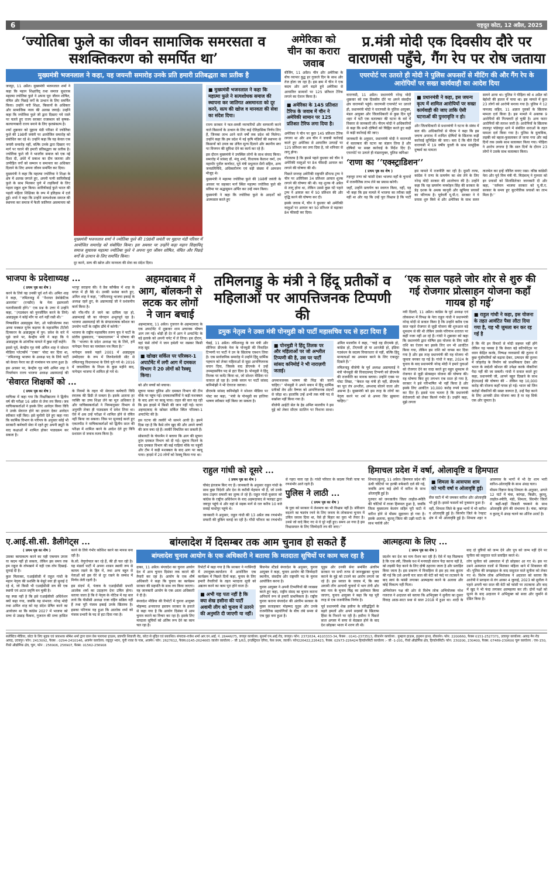6 राष्ट्रदूत कोटा, 12 अप्रैल, 2025
‘ज्योतिबा फुले का जीवन सामाजिक समरसता व सशक्तिकरण को समर्पित था’
मुख्यमंत्री भजनलाल ने कहा, यह जयन्ती समारोह उनके प्रति हमारी प्रतिबद्धता का प्रतीक है
जयपुर, 11 अप्रैल। मुख्यमंत्री भजनलाल शर्मा ने कहा कि महान शिक्षाविद् तथा समाज सुधारक महात्मा ज्योतिबा फुले ने अपना पूरा जीवन शोषित, वंचित और पिछड़े वर्गों के उत्थान के लिए समर्पित किया। उन्होंने नारी शिक्षा, किसानों के अधिकार और सामाजिक न्याय की अलख जगाई। उन्होंने कहा कि ज्योतिबा फुले जी द्वारा दिखाए गये रास्ते पर चलते हुए राज्य सरकार राजस्थान को कृषक-कल्याणकारी राज्य बनाने के लिए कृतसंकल्प है।
शर्मा शुक्रवार को मुहाना मंडी परिसर में ज्योतिबा फुले की 198वीं जयंती पर आयोजित समारोह को संबोधित कर रहे थे। उन्होंने कहा कि यह केवल एक जयंती समारोह नहीं, बल्कि उनके द्वारा दिखाए गए मार्ग पर चलने की हमारी प्रतिबद्धता का प्रतीक है। ज्योतिबा फुले जी ने भारतीय समाज को एक नई दिशा दी, अंधेरे में प्रकाश का दीप जलाया और उत्पीड़ित वर्गों को सम्मान व समानता का अधिकार दिलाने के लिए अपना जीवन समर्पित कर दिया।
मुख्यमंत्री ने कहा कि महात्मा ज्योतिबा ने शिक्षा के क्षेत्र में अलख जगाते हुए, अपनी पत्नी सावित्रीबाई फुले के साथ मिलकर पुणे में लड़कियों के लिए पहला स्कूल शुरू किया। सावित्रीबाई फुले भारत की पहली महिला शिक्षिका के रूप में इतिहास में दर्ज हुईं। शर्मा ने कहा कि उन्होंने सत्यशोधक समाज की स्थापना कर समाज में फैली जातिगत असमानता को
मुख्यमंत्री भजनलाल शर्मा ने ज्योतिबा फुले की 198वीं जयंती पर मुहाना मंडी परिसर में आयोजित समारोह को संबोधित किया। इस अवसर पर उन्होंने कहा महान शिक्षाविद् समाज सुधारक महात्मा ज्योतिबा फुले ने अपना पूरा जीवन शोषित, वंचित और पिछड़े वर्गों के उत्थान के लिए समर्पित किया।
दूर करने, सत्य की खोज और मानवता की सेवा का संदेश दिया।
■ मुख्यमंत्री भजनलाल ने कहा कि महात्मा फुले ने सत्यशोधक समाज की स्थापना कर जातिगत असमानता को दूर करने, सत्य की खोज व मानवता की सेवा का संदेश दिया।
राज्य सरकार ने फल-सब्जी व्यापारियों और बागवानी करने वाले किसानों के उत्थान के लिए कई ऐतिहासिक निर्णय लिए हैं, जिनका लाभ आने वाले वर्षों तक प्रदेश को मिलेगा। उन्होंने कहा कि हम प्रदेश में नई कृषि मंडियों की स्थापना से किसानों को उपज का उचित मूल्य दिलाने और स्थानीय स्तर पर विपणन की सुविधा देने का कार्य कर रहे हैं।
इस दौरान मुख्यमंत्री ने उपस्थित लोगों के साथ संवाद किया। समारोह में सांसद डॉ. मंजू शर्मा, विधायक कैलाश वर्मा, उप महापौर पुनीत कर्णावट, पूर्व मंत्री प्रभुलाल सैनी सहित, अन्य जनप्रतिनिधि, अधिकारीगण एवं बड़ी संख्या में आमजन मौजूद थे।
मुख्यमंत्री ने महात्मा ज्योतिबा फुले की 198वीं जयंती के अवसर पर सहकार मार्ग स्थित महात्मा ज्योतिबा फुले की प्रतिमा पर श्रद्धासुमन अर्पित कर उन्हें नमन किया।
मुख्यमंत्री ने कहा कि ज्योतिबा फुले के आदर्शों को आत्मसात करते हुए
अमेरिका को चीन का करारा जवाब
बीजिंग, 11 अप्रैल। चीन और अमेरिका के बीच व्यापार युद्ध हर गुजरते दिन के साथ और तेज होता जा रहा है। इस क्रम में चीन ने एक कदम और आगे बढ़ते हुये अमेरिका से आयातित सामानों पर 125 प्रतिशत टैरिफ लगाने का ऐलान किया है।
■ अमेरिका के 145 प्रतिशत टैरिफ के जवाब में चीन ने अमेरिकी सामान पर 125 प्रतिशत टैरिफ लगा दिया है।
अमेरिका ने चीन पर कुल 145 प्रतिशत टैरिफ लगाया था और अब चीन ने जवाबी कार्रवाई करते हुए अमेरिका से आयातित उत्पादों पर 125 प्रतिशत कर लगा दिया है, जो शनिवार से लागू होगा।
गौरतलब है कि इससे पहले बुधवार को चीन ने अमेरिकी वस्तुओं पर 84 फीसदी आयात कर लगाने की घोषणा की थी।
पिछले सप्ताह अमेरिकी राष्ट्रपति डॉनल्ड ट्रम्प ने चीन पर अतिरिक्त 34 प्रतिशत आयात शुल्क लगाने की घोषणा की थी। यह शुल्क नौ अप्रैल से लागू होना था, लेकिन उससे कुछ घंटे पहले ट्रम्प ने आयात कर में 50 प्रतिशत की और वृद्धि करने की घोषणा कर दी।
इसके जवाब में, चीन ने बुधवार को अमेरिकी वस्तुओं पर आयात कर 50 प्रतिशत से बढ़ाकर 84 फीसदी कर दिया।
प्र.मंत्री मोदी एक दिवसीय दौरे पर वाराणसी पहुँचे, गैंग रेप पर रोष जताया
एयरपोर्ट पर उतरते ही मोदी ने पुलिस अफसरों से मीटिंग की और गैंग रेप के आरोपियों पर सख्त कार्यवाही का आदेश दिया
वाराणसी, 11 अप्रैल। प्रधानमंत्री नरेन्द्र मोदी शुक्रवार को एक दिवसीय दौरे पर अपने संसदीय क्षेत्र वाराणसी पहुंचे। वाराणसी एयरपोर्ट पर उतरते ही, प्रधानमंत्री मोदी ने वाराणसी के पुलिस आयुक्त, मंडल आयुक्त और जिलाधिकारी से कुछ दिन पूर्व शहर में घटी एक बलात्कार की घटना के बारे में विस्तार से जानकारी ली। पीएम मोदी ने अधिकारियों से कहा कि सभी दोषियों को चिह्नित करते हुए कड़ी से कड़ी कार्रवाई की जाए।
जानकारी के अनुसार, प्रधानमंत्री मोदी ने वाराणसी में बलात्कार की घटना का संज्ञान लिया है और दोषियों पर सख्त कार्रवाई के निर्देश दिए हैं। एयरपोर्ट पर उतरते ही मंडलायुक्त, पुलिस कमिश्नर
■ प्रधानमंत्री ने कहा, इस जघन्य कृत्य में शामिल आरोपियों पर सख्त कार्यवाही की जाए ताकि ऐसी घटनाओं की पुनरावृत्ति न हो।
और जिलाधिकारी से प्रधानमंत्री ने घटना के संबंध में बात की। अधिकारियों से पीएम ने कहा कि इस जघन्य अपराध में शामिल दोषियों के खिलाफ कड़ी कार्रवाई सुनिश्चित की जाए। बता दें कि बीते दिनों वाराणसी में 19 वर्षीय युवती के साथ सामूहिक दुष्कर्म का मामला
सामने आया था। पुलिस ने पीड़िता को 4 अप्रैल को बेहोशी की हालत में पाया था। इस मामले में कुल 23 लोगों को आरोपी बनाया गया है। पुलिस ने 12 नामजद सहित, 11 अज्ञात युवकों के खिलाफ मामला दर्ज किया है। इस मामले में अबतक 9 आरोपियों की गिरफ्तारी हो चुकी है। अन्य फरार आरोपियों की तलाश जारी है। आरोपियों के खिलाफ लालपुर पांडेयपुर थाने में संबंधित धाराओं के तहत मामला दर्ज किया गया है। पुलिस के मुताबिक, लड़की को बहला-फुसलाकर ले जाया गया और कई दिनों तक उसके साथ बलात्कार किया गया। पीड़िता ने आरोप लगाया है कि सात दिनों के दौरान 23 लोगों ने उसके साथ बलात्कार किया।
‘राणा का ‘‘एक्स्ट्राडिशन’’
( प्रथम पृष्ठ का शेष )
तहव्वुर राणा को फांसी देकर भाजपा वहाँ के चुनावों में राजनीतिक लाभ लेने का प्रयास करेगी।
जहाँ, उन्होंने प्रत्यर्पण का स्वागत किया, वहीं, यह भी कहा कि इस मामले में भाजपा का तरीका सही नहीं था और यह कि उन्हें पूरा विश्वास है कि पार्टी इस मामले में राजनीति कर रही है। दूसरी तरफ, कांग्रेस ने राणा के प्रत्यर्पण का श्रेय लेने के लिए नरेन्द्र मोदी सरकार की आलोचना की है। उन्होंने कहा कि यह प्रत्यर्पण मनमोहन सिंह की सरकार के डेढ़ दशक के अथक कानूनी और खुफिया प्रयासों का परिणाम है। पूर्ववर्ती यू.पी.ए. सरकार ने ये प्रयास शुरु किये थे और अमेरिका के साथ सतत तालमेल कर इन्हें जीवित बनाए रखा। वरिष्ठ कांग्रेसी नेता और पूर्व वित्त मंत्री पी. चिदंबरम् ने गुरुवार को इन प्रयासों को सिलसिलेवार जानकारी दी और कहा, ‘‘वर्तमान भाजपा सरकार को यू.पी.ए. सरकार के समय हुए कूटनीतिक प्रयासों का लाभ मिला है।’’
भाजपा के प्रदेशाध्यक्ष ...
( प्रथम पृष्ठ का शेष )
करने के लिये यह उनकी पूर्व शर्त थी। अमित शाह ने कहा, ‘‘तमिलनाडु में ‘‘नैशनल डेमोक्रेटिक अलायंस’’ (एनडीए) के नेता इडापल्ली पलानीस्वामी होंगे।’’ एक प्रश्न के उत्तर में उन्होंने कहा, ‘‘(गठबंधन को पुनर्जीवित करने के लिये) अन्नाद्रमुक ने कोई माँग या शर्त नहीं रखी थी।’’
निष्कासित अन्नाद्रमुक नेता, ओ पन्नीरसेल्वम तथा अम्मा मक्कल मुनेत्र कड़गम के महासचिव टीटीवी दिनकरन के अन्नाद्रमुक में पुन: प्रवेश के बारे में पूछे जाने पर, केन्द्रीय मंत्री ने कहा कि ये अन्नाद्रमुक के आंतरिक मामले में कुछ नहीं कहेंगे।
इससे पूर्व, केन्द्रीय गृह मंत्री अमित शाह ने सोशल मीडिया प्लेटफॉर्म ‘‘एक्स’’ पोस्ट कर दिया था, ‘‘तमिलनाडु भाजपा के अध्यक्ष पद के लिये पार्टी को केवल नैनार का ही नामांकन पत्र प्राप्त हुआ है।
इस अवसर पर, केन्द्रीय गृह मंत्री अमित शाह ने निवर्तमान राज्य भाजपा अध्यक्ष अन्नामलाई की भरपूर सराहना की। वे प्रैस कॉन्फ्रैंस में शाह के बगल में ही बैठे थे। उनकी प्रशंसा करते हुए, अमित शाह ने कहा, ‘‘तमिलनाडु भाजपा इकाई के अध्यक्ष रहते हुए, के अन्नामलाई जी ने प्रशंसनीय कार्य किया है।
को गाँव-गाँव ले जाने का दायित्व रहा हो, अन्नामलाई जी का योगदान अभूतपूर्व रहा है। भाजपा अन्नामलाई जी के संगठनात्मक कौशल का उपयोग पार्टी के राष्ट्रीय ढाँचे में करेगी।’’
भाजपा के राष्ट्रीय महासचिव तरुण चुघ ने पार्टी के प्रांतीय मुख्यालय, ‘‘कमलालयम’’ में घोषणा की कि ‘‘भाजपा के प्रदेश अध्यक्ष पद के लिये, हमें नागेन्द्रन नैनार का नामांकन पत्र मिला है।’’
नागेन्द्रन सबसे पहले 2001 में अन्नाद्रमुक उम्मीदवार के रूप में तिरुनेलवेली सीट से तमिलनाडु विधानसभा के लिये चुने गये थे। 2016 में जयललिता के निधन के कुछ महीने बाद, नागेन्द्रन भाजपा में शामिल हो गये थे।
‘सेवारत शिक्षकों को ...
( प्रथम पृष्ठ का शेष )
याचिका में कहा गया कि विश्वविद्यालय ने द्वितीय वर्ष की परीक्षा 16 अप्रैल से लेना तय किया। जब याचिकाकर्ताओं ने इसके लिए आवेदन किया विवि ने उनके सेवारत होने का हवाला देकर आवेदन स्वीकार नहीं किए। इसे चुनौती देते हुए कहा गया कि कार्मिक विभाग के परिपत्र के अनुसार कोई भी सरकारी कर्मचारी सेवा में रहते हुए अपनी ड्यूटी के बाद कक्षाओं में शामिल होकर पाठ्यक्रम कर सकता है।
के नियमों के तहत भी सेवारत कर्मचारी विधि स्नातक की डिग्री ले सकता है। इसके अलावा हर व्यक्ति का उच्च शिक्षा लेने का मूल अधिकार है और याचिकाकर्ताओं ने नियमानुसार विभाग से अनुमति लेकर ही पाठ्यक्रम में प्रवेश लिया था। ऐसे में अब उन्हें परीक्षा में शामिल होने से वंचित नहीं किया जा सकता। जिस पर सुनवाई करते हुए एकलपीठ ने याचिकाकर्ताओं को द्वितीय साल की परीक्षा में शामिल करने के आदेश देते हुए विवि प्रशासन से जवाब तलब किया है।
अहमदाबाद में आग, बॉलकनी से लटक कर लोगों ने जान बचाई
अहमदाबाद, 11 अप्रैल। गुजरात के अहमदाबाद के एक अपार्टमेंट में शुक्रवार शाम अचानक भीषण आग लग गई। थोड़ी ही देर में आग ने अपार्टमेंट के बड़े इलाके को अपनी चपेट में ले लिया। इस दौरान, वहां फंसे लोगों ने जान हथेली पर रखकर किसी तरह खुद
■ खोखर सर्किल पर परिस्कर-1 अपार्टमेंट में लगी आग में दमकल विभाग ने 20 लोगों को रैस्क्यू किया।
को और बच्चों को बचाया।
सूचना पाकर पुलिस और दमकल विभाग की टीम मौके पर पहुंच गई। दमकलकर्मियों ने कड़ी मशक्कत के बाद आग पर काबू पाया। राहत की बात यह रही कि इस हादसे में किसी की जान नहीं गई। घटना अहमदाबाद के खोखर सर्किल स्थित परिस्कर-1 अपार्टमेंट की है।
इस घटना की तस्वीरें भी सामने आयी है। इसमें दिख रहा है कि कैसे लोग खुद की और अपने बच्चों की जान बचा रहे हैं। तस्वीरें विचलित कर सकती हैं।
सोसायटी के चेयरमैन ने बताया कि आग की सूचना तुरंत दमकल विभाग को दी गई। सूचना मिलने के बाद दमकल विभाग की कई गाड़ियां मौके पर पहुंचीं और टीम ने कड़ी मशक्कत के बाद आग पर काबू पाया। हादसे में 20 लोगों को रेस्क्यू किया गया था।
तमिलनाडु के मंत्री ने हिंदू प्रतीकों व महिलाओं पर आपत्तिजनक टिप्पणी की
द्रमुक नेतृत्व ने उक्त मंत्री पोनमुडी को पार्टी महासचिव पद से हटा दिया है
चेन्नई, 11 अप्रैल। तमिलनाडु के वन मंत्री और सीनियर डीएमके नेता के पोनमुडी की विवादित टिप्पणी पर पार्टी ने उन के खिलाफ एक्शन लिया है। एक सार्वजनिक समारोह में उन्होंने हिंदू धार्मिक पहचान को लेकर महिलाओं से जुड़ा आपत्तिजनक बयान दिया, जिसके बाद डीएमके ने उन्हें उपमहासचिव पद से हटा दिया है। पोनमुडी ने हिंदू तिलक पर कमेंट किया था, जो सोशल मीडिया पर वायरल हो रहा है। उनके बयान पर पार्टी सांसद कनिमोझी ने भी ऐतराज जताया।
डीएमके सांसद कनिमोझी ने सोशल मीडिया पर पोस्ट कर कहा, ‘‘मंत्री के पोनमुडी का हालिया भाषण स्वीकार नहीं किया जा सकता है।
■ पोनमुडी ने हिंदू तिलक पर और महिलाओं पर जो अश्लील टिप्पणी की है, उस पर पार्टी सांसद कनिमोई ने भी नाराज़गी जताई।
अपमानजनक भाषण की निंदा की जानी चाहिए।’’ पोनमुडी ने अपने बयान में हिंदू धार्मिक प्रतीकों शैव और वैष्णव को आपत्तिजनक संदर्भों से जोड़ा था। हालांकि उन्हें अभी तक मंत्री पद से बर्खास्त नहीं किया गया है।
बीजेपी आईटी सेल के हेड अमित मालवीय ने इस मुद्दे को लेकर सीएम स्टालिन पर निशाना साधा। अमित मालवीय ने कहा, ‘‘चाहे वह डीएमके हो, कांग्रेस हो, टीएमसी हो या आरजेडी हो, इंडिया गठबंधन के सदस्य विचारधारा से नहीं, बल्कि हिंदू मान्यताओं का अपमान करने के लिए एकजुट दिखते हैं।’’
तमिलनाडु बीजेपी के पूर्व अध्यक्ष अन्नामलाई ने मंत्री पोनमुडी की विवादास्पद टिप्पणी को डीएमके की राजनीति का मानक बताया। उन्होंने एक्स पर पोस्ट लिखा, ‘‘केवल यह मंत्री ही नहीं, डीएमके का पूरा तंत्र अश्लील, अपशब्द बोलने वाला और असभ्य है। मुख्यमंत्री को इस तरह के लोगों का नेतृत्व करने पर शर्म से अपना सिर झुकाना चाहिए।’’
‘एक साल पहले जोर शोर से शुरु की गई रोजगार प्रोत्साहन योजना कहाँ गायब हो गई’
नयी दिल्ली, 11 अप्रैल। कांग्रेस के पूर्व अध्यक्ष एवं लोकसभा में विपक्ष के नेता राहुल गांधी ने प्रधानमंत्री नरेन्द्र मोदी से सवाल किया है कि उन्होंने करीब एक साल पहले रोजगार से जुड़ी योजना की शुरुआत बड़े धूमधाम से की थी लेकिन उसके परिणाम धरातल पर कहीं नजर नहीं आ रहे हैं। गांधी ने शुक्रवार को कहा कि प्रधानमंत्री द्वारा घोषित इस योजना के लिए बड़ी राशि का ऐलान कर इसके लिए धन भी आवंटित किया गया, लेकिन इस राशि को वापस कर दिया गया है और इस तरह प्रधानमंत्री की यह योजना भी जुमला बनकर रह गई है। गांधी ने कहा, 2024 के चुनाव के बाद प्रधानमंत्री नरेन्द्र मोदी ने हमारे युवाओं को रोजगार देने का वादा करते हुए बहुत धूमधाम से रोजगार से जुड़ी प्रोत्साहन योजना की घोषणा की। यह घोषणा किए हुए लगभग एक साल हो गया है, सरकार ने इसे परिभाषित भी नहीं किया है और इसके लिए आवंटित 10,000 करोड़ रुपये वापस कर दिए हैं। इससे पता चलता है कि प्रधानमंत्री बेरोजगारी को लेकर कितने गंभीर हैं। उन्होंने कहा, मुझे लगता
■ राहुल गांधी ने कहा, इस योजना के तहत आवंटित पैसा लौटा दिया गया है, यह भी जुमला बन कर रह गई है
है कि मेरे इन विचारों से मोदी सहमत नहीं होंगे लेकिन यह पक्का है कि केवल बड़े कॉरपोरेट्स पर ध्यान केंद्रित करके, निष्पक्ष व्यवसायों की तुलना में कुछ पूंजीपतियों को बढ़ावा देकर, उत्पादन की तुलना में जोड़तोड़ के निर्माण को प्राथमिकता देकर और भारत के स्वदेशी कौशल की उपेक्षा करके नौकरियां पैदा नहीं की जा सकती। गांधी ने सवाल करते हुए कहा, प्रधानमंत्री जी, आपने बहुत दिखावे के साथ ईएलआई की घोषणा की – लेकिन यह 10,000 करोड़ की योजना कहाँ गायब हो गई। भारत को जिन करोड़ों नौकरियों की सख्त जरूरत है, उन्हें पैदा करने के लिए आपकी ठोस योजना क्या है या यह सिर्फ एक और जुमला है।
राहुल गांधी को दूसरे ...
( प्रथम पृष्ठ का शेष )
चौबंद इंतजाम किए गए हैं। जानकारी के अनुसार राहुल गांधी के साथ कुछ विदेशी और देश के करीबी मेहमान भी हैं, जो उनके साथ टाइगर सफारी का लुत्फ ले रहे हैं। राहुल गांधी बुधवार को कांग्रेस के राष्ट्रीय अधिवेशन के बाद अहमदाबाद से फ्लाइट द्वारा जयपुर पहुंचे थे और वहां से सड़क मार्ग से रात करीब 10 बजे सवाई माधोपुर पहुंचे थे।
जानकारी ने अनुसार, राहुल गांधी की 13 अप्रैल तक रणथंभौर सफारी की बुकिंग बताई जा रही है। गाँधी परिवार का रणथंभौर से गहरा नाता रहा है। गांधी परिवार के सदस्य निजी यात्रा पर रणथंभौर आते रहते हैं।
पुलिस ने लाठी ...
( प्रथम पृष्ठ का शेष )
के युवा को सरकार में लेशमात्र का भी विश्वास नहीं है। संविधान बदलने का षडयंत्र रचने के लिए जनता के लोकसभा चुनाव में उचित जवाब दिया था, वैसे ही बिहार का युवा भी तैयार है। उनसे जो वादे किए गए थे वे पूरे नहीं हुए। समय आ गया है इस विश्वासघात के लिए जिम्मेदारी तय की जाए।’’
हिमाचल प्रदेश में वर्षा, ओलावृष्टि व हिमपात
शिमला/कुल्लू, 11 अप्रैल। हिमाचल प्रदेश की ऊंची चोटियों पर हल्की बर्फबारी दर्ज की गई, जबकि अन्य कई क्षेत्रों में बारिश के साथ ओलावृष्टि हुई है।
गुरुवार को जनजातीय जिला लाहौल-स्पीति की चोटियों में ताजा हिमपात हुआ है, जबकि जिला मुख्यालय केलांग सहित पूरी घाटी में बारिश होने से मौसम सुहावना हो गया है। इसके अलावा, कुल्लू जिला की उझी घाटी के साथ पार्वती और
■ शिमला के आसपास शाम को भारी वर्षा व ओलावृष्टि हुई।
सैंज घाटी में भी जमकर बारिश और ओलावृष्टि भी हुई है। इससे फसलों को नुकसान हुआ है।
वहीं, शिमला जिले के कुछ भागों में भी बारिश व ओलावृष्टि हुई है। सिरमौर जिले के रेनहाट क्षेत्र में भी ओलावृष्टि हुई है। शिमला शहर व आसपास के भागों में भी देर शाम भारी बारिश-ओलावृष्टि के साथ अंधड़ चला।
मौसम विज्ञान केन्द्र शिमला के अनुसार, अगले 12 घंटों में चंबा, कांगड़ा, किन्नौर, कुल्लू, लाहौल-स्पीति, मंडी, शिमला, सिरमौर जिलों में कहीं-कहीं बिजली चमकने के साथ ओलावृष्टि होने की संभावना है। चंबा, कांगड़ा व कुल्लू में अंधड़ चलने का ऑरेंज अलर्ट है।
ए.आई.सी.सी. डैलीगेट्स ...
( प्रथम पृष्ठ का शेष )
उसका कायाकल्प करने का यही एकमात्र उपाय या कदम नहीं हो सकता, लेकिन इस समय तक हम राहुल के तोपखाने में यही एक तोप दिखाई-सुनाई दी है।
कुल मिलाकर, एआईसीसी में राहुल गांधी के महान नेतृत्व की प्रशस्ति के बेसुरे स्वर ही सुनाई दे रहे थे, जो किसी भी एआईसीसी सत्र की एक स्थायी एवं अटल प्रवृत्ति बन चुकी है।
यह स्पष्ट नहीं है कि इसे एआईसीसी अधिवेशन क्यों कहा गया, जबकि यह संभवत: नरेन्द्र मोदी तथा अमित शाह को यह संदेश प्रेषित करने का आयोजन था कि कांग्रेस 2027 में भाजपा को सत्ता से उखाड़ फैंकना, गुजरात की सत्ता हासिल करने के लिये गंभीर कोशिश करने का मानस बना रही है।
के.सी. वेणुगोपाल कर रहे हैं, की ही चल रही है। यह मंडलों पार्टी में अपना शासन स्थायी रूप से कायम रखने के हित में, तथा अन्य बहुत से नेताओं को इस घेरे से दूर रखने के सम्बंध में निर्णय लेती रहती है।
इस संदर्भ में, पंजाब के एआईसीसी प्रभारी आलोक शर्मा का उदाहरण देना उचित होगा। बताया जाता है कि वे नेतृत्व के नोटिस में यह बात लाये कि पीसीसी अध्यक्ष राजा वड़िंग सक्रिय नहीं हैं तथा पूरी पंजाब इकाई उनके खिलाफ है। इसका परिणाम यह हुआ कि आलोक शर्मा को पंजाब प्रभारी के पद से हटा दिया गया है।
बांग्लादेश में दिसम्बर तक आम चुनाव हो सकते हैं
बांग्लादेश चुनाव आयोग के एक अधिकारी ने बताया कि मतदाता सूचियों पर काम चल रहा है
ढाका, 11 अप्रैल। बंग्लादेश का चुनाव आयोग देश में आम चुनाव दिसंबर तक कराने की तैयारी कर रहा है। आयोग के एक शीर्ष अधिकारी ने कहा कि चुनाव का कार्यक्रम सरकार की सहमति के साथ तय किया जाएगा। यह जानकारी आयोग के एक आला अधिकारी ने दी है।
बंग्लादेश मीडिया की रिपोर्टों में चुनाव आयुक्त मोहम्मद अनवारुल इस्लाम सरकार के हवाले से कहा गया है कि आयोग दिसंबर में आम चुनाव कराने का विचार कर रहा है। इसके लिए मतदाता सूचियों को अंतिम रूप देने का काम चल रहा है।
रिपोर्टों में कहा गया है कि सरकार ने नरसिंगदी में उपायुक्त-कार्यालय में आयोजित एक कार्यक्रम में पिछले दिनों कहा, चुनाव के लिए हमारी तैयारियों के तहत मतदाता सूची को अद्यतन करने का काम पूरा होने वाला है।
■ अभी यह पता नहीं है कि क्या शेख हसीना की पार्टी अवामी लीग को चुनाव में उतरने की अनुमति दी जाएगी या नहीं।
बिजनेस स्टैंडर्ड बंग्लादेश के अनुसार, चुनाव आयुक्त ने कहा, चुनाव आयोग की जिम्मेदारी स्थानीय, संसदीय और राष्ट्रपति पद के चुनाव आयोजित करना है।
चुनाव आयुक्त ने अपनी टिप्पणियों की व्याख्या करते हुए कहा, राष्ट्रीय संसद का चुनाव कराना अनिवार्य रूप से हमारी प्राथमिकता है। राष्ट्रीय चुनाव कराना बंग्लादेश की अंतरिम सरकार के मुख्य सलाहकार मोहम्मद यूनुस और उनके राजनीतिक सहयोगियों के बीच लंबे समय से एक मुद्दा बना हुआ है।
यूनुस और उनकी सेना समर्थित अंतरिम सरकार पर सभी तरफ से जानबूझकर चुनाव कराने के मुद्दे को टालने का आरोप लगाये जा रहे हैं। इस सवाल के जवाब में, कि क्या अवामी लीग आगामी चुनावों में भाग लेगी और क्या नाव के चुनाव चिह्न का इस्तेमाल किया जाएगा, चुनाव आयुक्त ने कहा कि यह पूरी तरह से एक राजनीतिक निर्णय है।
पूर्व प्रधानमंत्री शेख हसीना के प्रतिद्वंद्वियों के बढ़ते हमलों और अपने सदस्यों के खिलाफ हिंसा के निशाने पर रही है। हसीना ने पिछले साल अगस्त में सत्ता से बेदखल होने के बाद देश छोड़कर भारत में शरण ली थी।
आत्महत्या के लिए ...
( प्रथम पृष्ठ का शेष )
प्रदर्शन कर देश का नाम रौशन कर रही हैं। ऐसे में यह विडम्बना है कि एक स्त्री, जिसके वश में मनचाही संतान पैदा करना नहीं है, को लड़की पैदा करने के लिए दोषी ठहराया जाता है और प्रताड़ित किया जाता है। इस प्रकरण में विवाहिता से इस हद तक क्रूरता की गई कि उसे अपनी चार साल की बेटी को फंदे पर लटकाने के बाद स्वयं के फांसी लगाकर आत्महत्या करने के अलावा और कोई विकल्प नहीं मिला।
अभियोजन पक्ष की ओर से विशेष लोक अभियोजक नरेश गजराज ने अदालत को बताया कि अभियुक्त ने सुनीता का दूसरा विवाह आठा-साटा प्रथा से साल 2018 में हुआ था। शादी के बाद दो पुत्रियों को जन्म देने और पुत्र को जन्म नहीं देने पर सुनीता को ससुराल वाले प्रताड़ित करते थे।
लोग सुनीता को अस्पताल में ही छोड़कर आ गए थे। इस पर उसने अस्पताल वालों से मिलकर महिला थाने में शिकायत की थी। पुलिस की समझाइश के बाद ससुराल वाले सुनीता को लेकर गए थे। विशेष लोक अभियोजक ने अदालत को बताया कि आरोपी ने प्रताड़ना से तंग आकर 4 जुलाई, 2023 को सुनीता ने पहले अपनी चार साल की बेटी को फांसी पर लटकाया और बाद में खुद ने भी फंदा लगाकर आत्महत्या कर ली। दोनों पक्षों को सुनने के बाद अदालत ने अभियुक्त को सजा और जुर्माने से दंडित किया है।
सलेक्टिव मीडिया, कोटा के लिए मुद्रक एवं प्रकाशक सोमेश शर्मा द्वारा वतन प्रेस पलायथा हाऊस, छत्रपति शिवाजी रोड, कोटा से मुद्रित एवं प्रकाशित। संपादक-राजेश शर्मा आर.एन.आई. नं. 28446/75, जयपुर कार्यालय: सुधर्मा एम.आई.रोड, जयपुर। फोन: 2372634, 4103333-34, फैक्स : 0141-2373513, बीकानेर कार्यालय : कुम्हारा हाऊस, हनुमान हत्था, बीकानेर। फोन: 2200660, फैक्स 0151-2527371, उदयपुर कार्यालय: आयड़ मैन रोड आयड़, उदयपुर। फोन: 2413092, फैक्स : 0294-2410146, अजमेर कार्यालय: राष्ट्रदूत भवन, चुंगी नाका के पास, अजमेर। फोन: 2627612, फैक्स:0145-2624665 जालोर कार्यालय :- जी 1/63, इन्डस्ट्रियल एरिया, फेस प्रथम, जालोर। फोन226422,226423, फैक्स: 02973-226424 हिण्डोनसिटी कार्यालय :- जी -1-201, रीको औद्योगिक क्षेत्र, हिण्डोनसिटी। फोन: 230200, 230400, फैक्स: 07469-230600 चूरू कार्यालय : एफ-150, रीको औद्योगिक क्षेत्र, चूरू, फोन : 256906, 256907, फैक्स: 01562-256908